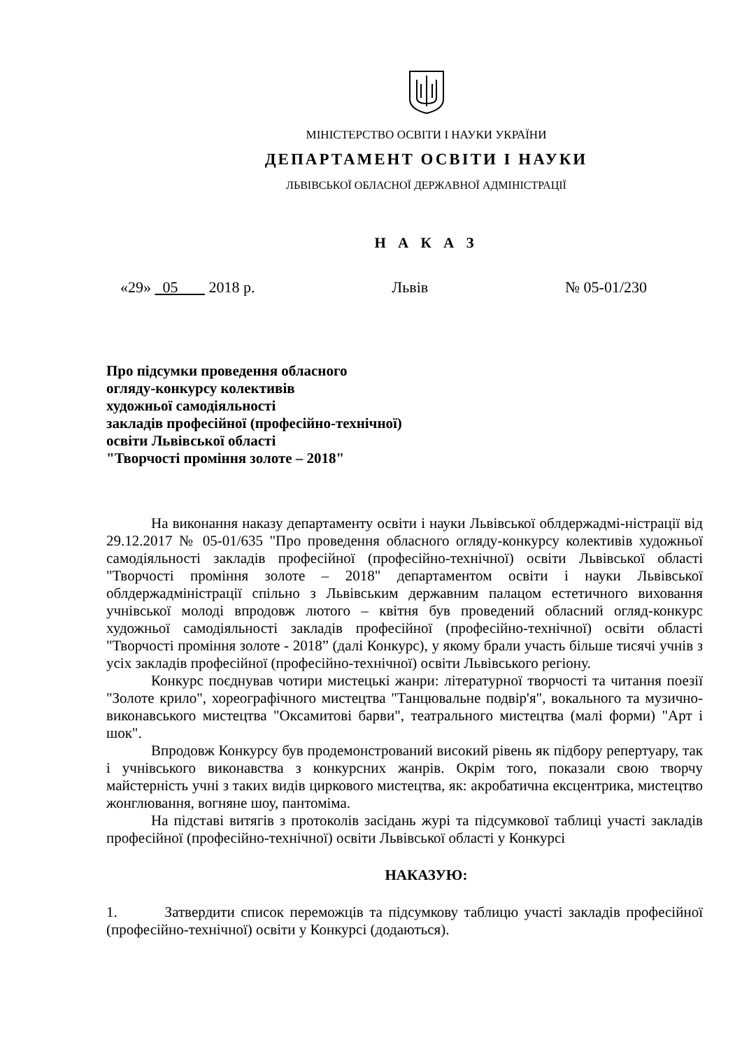МІНІСТЕРСТВО ОСВІТИ І НАУКИ УКРАЇНИ
ДЕПАРТАМЕНТ ОСВІТИ І НАУКИ
ЛЬВІВСЬКОЇ ОБЛАСНОЇ ДЕРЖАВНОЇ АДМІНІСТРАЦІЇ
Н А К А З
«29» 05 2018 р. Львів № 05-01/230
Про підсумки проведення обласного
огляду-конкурсу колективів
художньої самодіяльності
закладів професійної (професійно-технічної)
освіти Львівської області
"Творчості проміння золоте – 2018"
На виконання наказу департаменту освіти і науки Львівської облдержадмі-ністрації від 29.12.2017 № 05-01/635 "Про проведення обласного огляду-конкурсу колективів художньої самодіяльності закладів професійної (професійно-технічної) освіти Львівської області "Творчості проміння золоте – 2018" департаментом освіти і науки Львівської облдержадміністрації спільно з Львівським державним палацом естетичного виховання учнівської молоді впродовж лютого – квітня був проведений обласний огляд-конкурс художньої самодіяльності закладів професійної (професійно-технічної) освіти області "Творчості проміння золоте - 2018” (далі Конкурс), у якому брали участь більше тисячі учнів з усіх закладів професійної (професійно-технічної) освіти Львівського регіону.
Конкурс поєднував чотири мистецькі жанри: літературної творчості та читання поезії "Золоте крило", хореографічного мистецтва "Танцювальне подвір'я", вокального та музично-виконавського мистецтва "Оксамитові барви", театрального мистецтва (малі форми) "Арт і шок".
Впродовж Конкурсу був продемонстрований високий рівень як підбору репертуару, так і учнівського виконавства з конкурсних жанрів. Окрім того, показали свою творчу майстерність учні з таких видів циркового мистецтва, як: акробатична ексцентрика, мистецтво жонглювання, вогняне шоу, пантоміма.
На підставі витягів з протоколів засідань журі та підсумкової таблиці участі закладів професійної (професійно-технічної) освіти Львівської області у Конкурсі
НАКАЗУЮ:
1. Затвердити список переможців та підсумкову таблицю участі закладів професійної (професійно-технічної) освіти у Конкурсі (додаються).